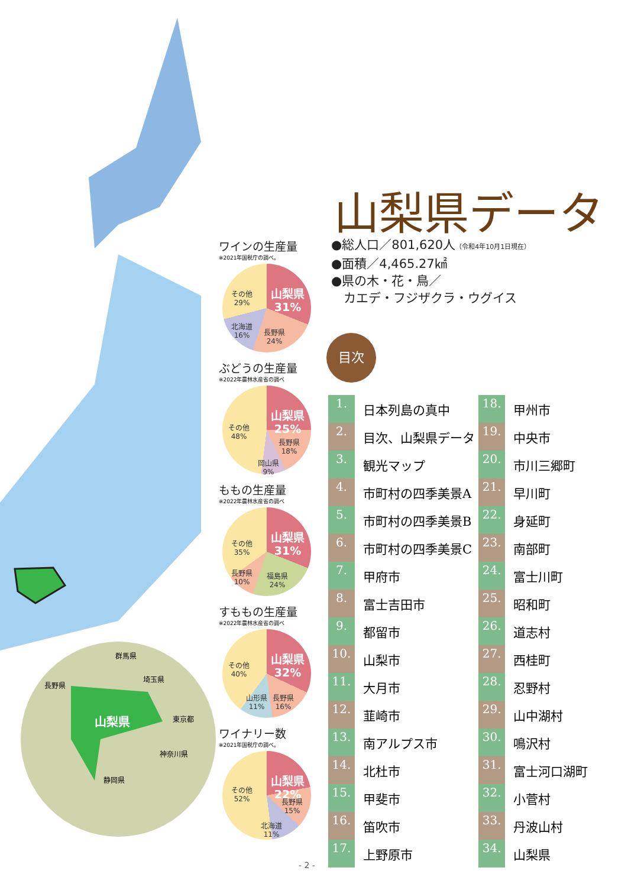山梨県
群馬県
長野県
埼玉県
東京都
神奈川県
静岡県
山梨県データ
●総人口／801,620人（令和4年10月1日現在）
●面積／4,465.27㎢
●県の木・花・鳥／
　カエデ・フジザクラ・ウグイス
ワインの生産量
※2021年国税庁の調べ。
山梨県
31%
長野県
24%
北海道
16%
その他
29%
ぶどうの生産量
※2022年農林水産省の調べ
山梨県
25%
長野県
18%
岡山県
9%
その他
48%
ももの生産量
※2022年農林水産省の調べ
山梨県
31%
福島県
24%
長野県
10%
その他
35%
すももの生産量
※2022年農林水産省の調べ
山梨県
32%
長野県
16%
山形県
11%
その他
40%
ワイナリー数
※2021年国税庁の調べ。
山梨県
22%
長野県
15%
北海道
11%
その他
52%
目次
| 1. | 日本列島の真中 | 18. | 甲州市 |
| 2. | 目次、山梨県データ | 19. | 中央市 |
| 3. | 観光マップ | 20. | 市川三郷町 |
| 4. | 市町村の四季美景A | 21. | 早川町 |
| 5. | 市町村の四季美景B | 22. | 身延町 |
| 6. | 市町村の四季美景C | 23. | 南部町 |
| 7. | 甲府市 | 24. | 富士川町 |
| 8. | 富士吉田市 | 25. | 昭和町 |
| 9. | 都留市 | 26. | 道志村 |
| 10. | 山梨市 | 27. | 西桂町 |
| 11. | 大月市 | 28. | 忍野村 |
| 12. | 韮崎市 | 29. | 山中湖村 |
| 13. | 南アルプス市 | 30. | 鳴沢村 |
| 14. | 北杜市 | 31. | 富士河口湖町 |
| 15. | 甲斐市 | 32. | 小菅村 |
| 16. | 笛吹市 | 33. | 丹波山村 |
| 17. | 上野原市 | 34. | 山梨県 |
- 2 -